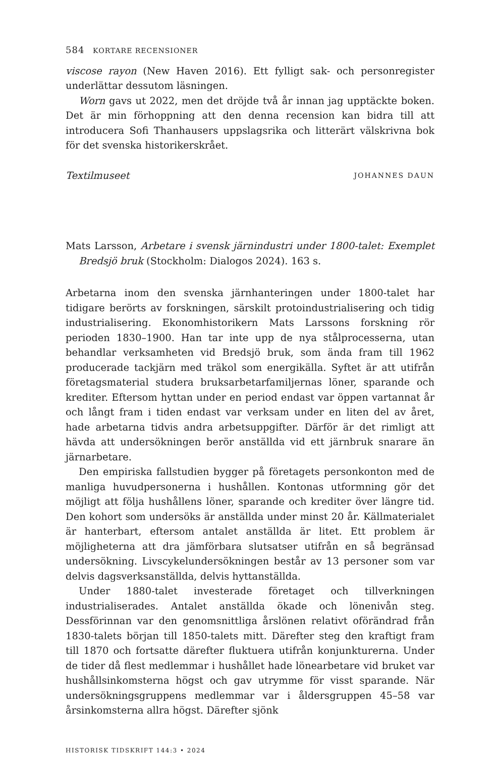584 KORTARE RECENSIONER
viscose rayon (New Haven 2016). Ett fylligt sak- och personregister underlättar dessutom läsningen.
Worn gavs ut 2022, men det dröjde två år innan jag upptäckte boken. Det är min förhoppning att den denna recension kan bidra till att introducera Sofi Thanhausers uppslagsrika och litterärt välskrivna bok för det svenska historikerskrået.
Textilmuseet JOHANNES DAUN
Mats Larsson, Arbetare i svensk järnindustri under 1800-talet: Exemplet Bredsjö bruk (Stockholm: Dialogos 2024). 163 s.
Arbetarna inom den svenska järnhanteringen under 1800-talet har tidigare berörts av forskningen, särskilt protoindustrialisering och tidig industrialisering. Ekonomhistorikern Mats Larssons forskning rör perioden 1830–1900. Han tar inte upp de nya stålprocesserna, utan behandlar verksamheten vid Bredsjö bruk, som ända fram till 1962 producerade tackjärn med träkol som energikälla. Syftet är att utifrån företagsmaterial studera bruksarbetarfamiljernas löner, sparande och krediter. Eftersom hyttan under en period endast var öppen vartannat år och långt fram i tiden endast var verksam under en liten del av året, hade arbetarna tidvis andra arbetsuppgifter. Därför är det rimligt att hävda att undersökningen berör anställda vid ett järnbruk snarare än järnarbetare.
Den empiriska fallstudien bygger på företagets personkonton med de manliga huvudpersonerna i hushållen. Kontonas utformning gör det möjligt att följa hushållens löner, sparande och krediter över längre tid. Den kohort som undersöks är anställda under minst 20 år. Källmaterialet är hanterbart, eftersom antalet anställda är litet. Ett problem är möjligheterna att dra jämförbara slutsatser utifrån en så begränsad undersökning. Livscykelundersökningen består av 13 personer som var delvis dagsverksanställda, delvis hyttanställda.
Under 1880-talet investerade företaget och tillverkningen industrialiserades. Antalet anställda ökade och lönenivån steg. Dessförinnan var den genomsnittliga årslönen relativt oförändrad från 1830-talets början till 1850-talets mitt. Därefter steg den kraftigt fram till 1870 och fortsatte därefter fluktuera utifrån konjunkturerna. Under de tider då flest medlemmar i hushållet hade lönearbetare vid bruket var hushållsinkomsterna högst och gav utrymme för visst sparande. När undersökningsgruppens medlemmar var i åldersgruppen 45–58 var årsinkomsterna allra högst. Därefter sjönk
HISTORISK TIDSKRIFT 144:3 • 2024